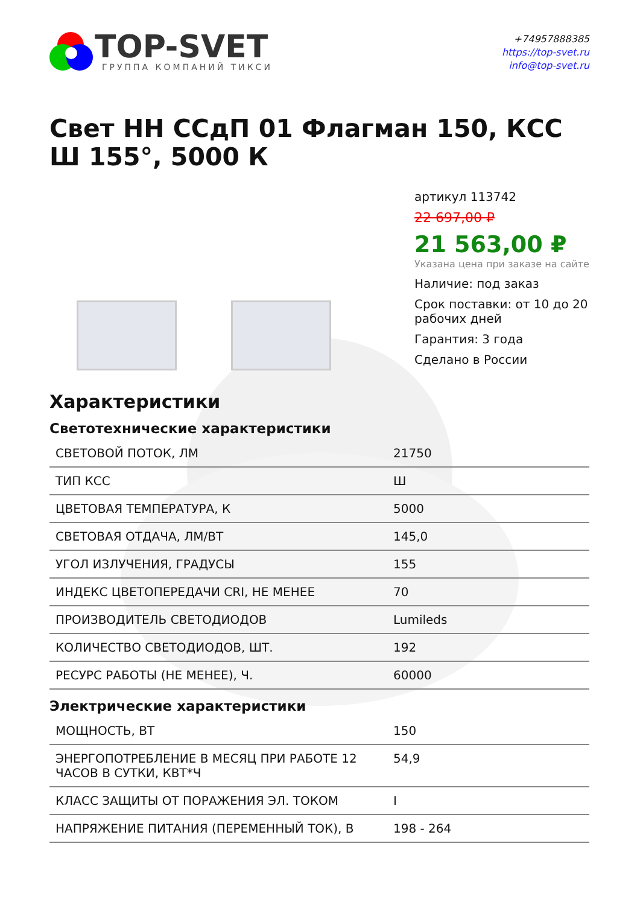TOP-SVET
ГРУППА КОМПАНИЙ ТИКСИ
+74957888385
https://top-svet.ru
info@top-svet.ru
Свет НН ССдП 01 Флагман 150, КСС Ш 155°, 5000 К
артикул 113742
22 697,00 ₽
21 563,00 ₽
Указана цена при заказе на сайте
Наличие: под заказ
Срок поставки: от 10 до 20 рабочих дней
Гарантия: 3 года
Сделано в России
Характеристики
Светотехнические характеристики
| СВЕТОВОЙ ПОТОК, ЛМ | 21750 |
| ТИП КСС | Ш |
| ЦВЕТОВАЯ ТЕМПЕРАТУРА, К | 5000 |
| СВЕТОВАЯ ОТДАЧА, ЛМ/ВТ | 145,0 |
| УГОЛ ИЗЛУЧЕНИЯ, ГРАДУСЫ | 155 |
| ИНДЕКС ЦВЕТОПЕРЕДАЧИ CRI, НЕ МЕНЕЕ | 70 |
| ПРОИЗВОДИТЕЛЬ СВЕТОДИОДОВ | Lumileds |
| КОЛИЧЕСТВО СВЕТОДИОДОВ, ШТ. | 192 |
| РЕСУРС РАБОТЫ (НЕ МЕНЕЕ), Ч. | 60000 |
Электрические характеристики
| МОЩНОСТЬ, ВТ | 150 |
| ЭНЕРГОПОТРЕБЛЕНИЕ В МЕСЯЦ ПРИ РАБОТЕ 12 ЧАСОВ В СУТКИ, КВТ*Ч | 54,9 |
| КЛАСС ЗАЩИТЫ ОТ ПОРАЖЕНИЯ ЭЛ. ТОКОМ | I |
| НАПРЯЖЕНИЕ ПИТАНИЯ (ПЕРЕМЕННЫЙ ТОК), В | 198 - 264 |